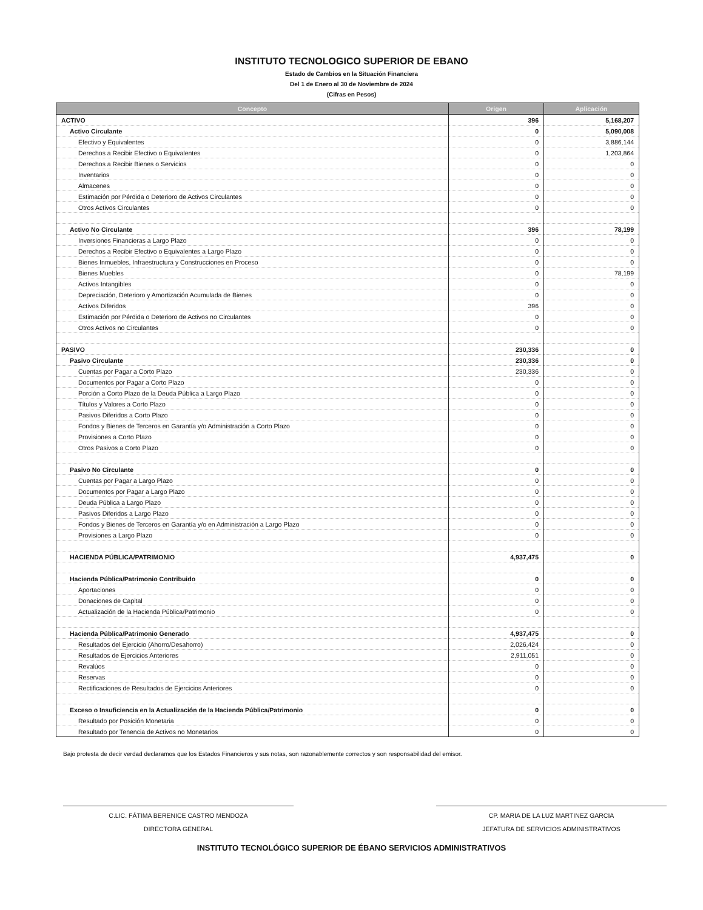INSTITUTO TECNOLOGICO SUPERIOR DE EBANO
Estado de Cambios en la Situación Financiera
Del 1 de Enero al 30 de Noviembre de 2024
(Cifras en Pesos)
| Concepto | Origen | Aplicación |
| --- | --- | --- |
| ACTIVO | 396 | 5,168,207 |
| Activo Circulante | 0 | 5,090,008 |
| Efectivo y Equivalentes | 0 | 3,886,144 |
| Derechos a Recibir Efectivo o Equivalentes | 0 | 1,203,864 |
| Derechos a Recibir Bienes o Servicios | 0 | 0 |
| Inventarios | 0 | 0 |
| Almacenes | 0 | 0 |
| Estimación por Pérdida o Deterioro de Activos Circulantes | 0 | 0 |
| Otros Activos Circulantes | 0 | 0 |
| Activo No Circulante | 396 | 78,199 |
| Inversiones Financieras a Largo Plazo | 0 | 0 |
| Derechos a Recibir Efectivo o Equivalentes a Largo Plazo | 0 | 0 |
| Bienes Inmuebles, Infraestructura y Construcciones en Proceso | 0 | 0 |
| Bienes Muebles | 0 | 78,199 |
| Activos Intangibles | 0 | 0 |
| Depreciación, Deterioro y Amortización Acumulada de Bienes | 0 | 0 |
| Activos Diferidos | 396 | 0 |
| Estimación por Pérdida o Deterioro de Activos no Circulantes | 0 | 0 |
| Otros Activos no Circulantes | 0 | 0 |
| PASIVO | 230,336 | 0 |
| Pasivo Circulante | 230,336 | 0 |
| Cuentas por Pagar a Corto Plazo | 230,336 | 0 |
| Documentos por Pagar a Corto Plazo | 0 | 0 |
| Porción a Corto Plazo de la Deuda Pública a Largo Plazo | 0 | 0 |
| Títulos y Valores a Corto Plazo | 0 | 0 |
| Pasivos Diferidos a Corto Plazo | 0 | 0 |
| Fondos y Bienes de Terceros en Garantía y/o Administración a Corto Plazo | 0 | 0 |
| Provisiones a Corto Plazo | 0 | 0 |
| Otros Pasivos a Corto Plazo | 0 | 0 |
| Pasivo No Circulante | 0 | 0 |
| Cuentas por Pagar a Largo Plazo | 0 | 0 |
| Documentos por Pagar a Largo Plazo | 0 | 0 |
| Deuda Pública a Largo Plazo | 0 | 0 |
| Pasivos Diferidos a Largo Plazo | 0 | 0 |
| Fondos y Bienes de Terceros en Garantía y/o en Administración a Largo Plazo | 0 | 0 |
| Provisiones a Largo Plazo | 0 | 0 |
| HACIENDA PÚBLICA/PATRIMONIO | 4,937,475 | 0 |
| Hacienda Pública/Patrimonio Contribuido | 0 | 0 |
| Aportaciones | 0 | 0 |
| Donaciones de Capital | 0 | 0 |
| Actualización de la Hacienda Pública/Patrimonio | 0 | 0 |
| Hacienda Pública/Patrimonio Generado | 4,937,475 | 0 |
| Resultados del Ejercicio (Ahorro/Desahorro) | 2,026,424 | 0 |
| Resultados de Ejercicios Anteriores | 2,911,051 | 0 |
| Revalúos | 0 | 0 |
| Reservas | 0 | 0 |
| Rectificaciones de Resultados de Ejercicios Anteriores | 0 | 0 |
| Exceso o Insuficiencia en la Actualización de la Hacienda Pública/Patrimonio | 0 | 0 |
| Resultado por Posición Monetaria | 0 | 0 |
| Resultado por Tenencia de Activos no Monetarios | 0 | 0 |
Bajo protesta de decir verdad declaramos que los Estados Financieros y sus notas, son razonablemente correctos y son responsabilidad del emisor.
C.LIC. FÁTIMA BERENICE CASTRO MENDOZA
DIRECTORA GENERAL
CP. MARIA DE LA LUZ MARTINEZ GARCIA
JEFATURA DE SERVICIOS ADMINISTRATIVOS
INSTITUTO TECNOLÓGICO SUPERIOR DE ÉBANO SERVICIOS ADMINISTRATIVOS